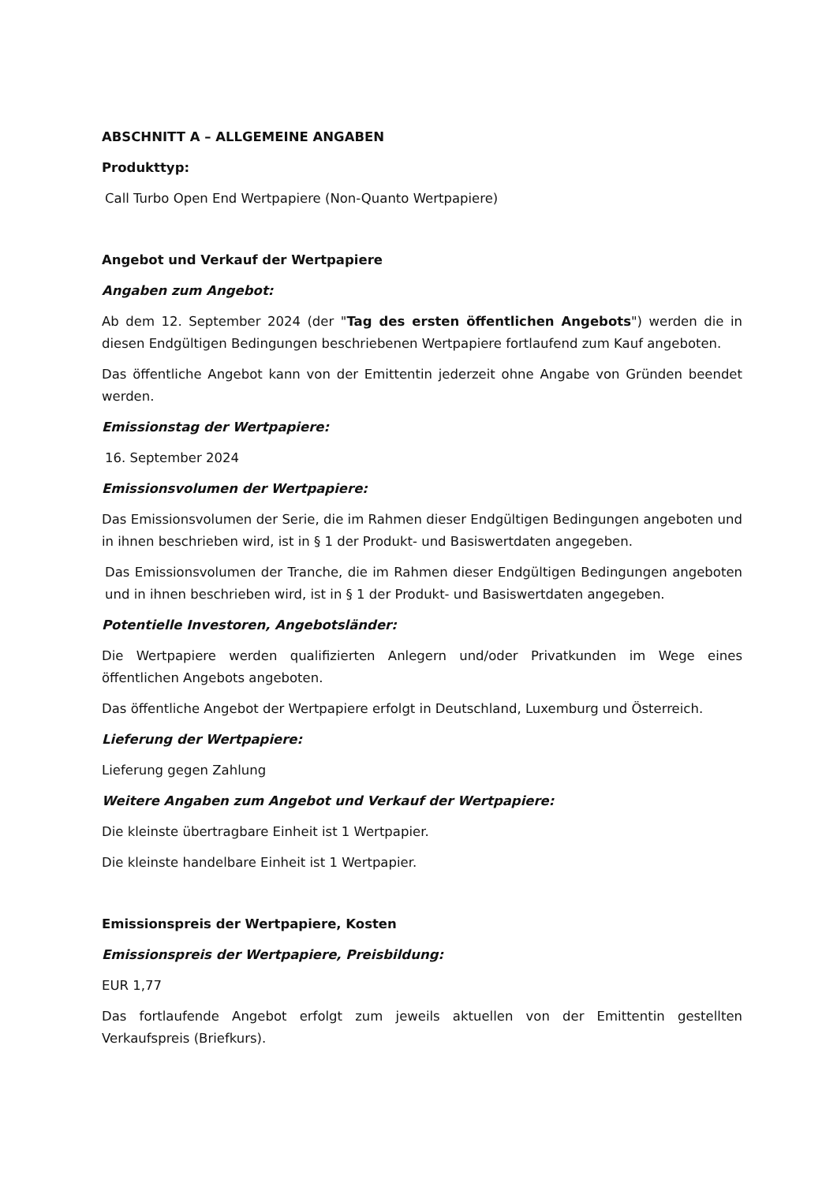ABSCHNITT A – ALLGEMEINE ANGABEN
Produkttyp:
Call Turbo Open End Wertpapiere (Non-Quanto Wertpapiere)
Angebot und Verkauf der Wertpapiere
Angaben zum Angebot:
Ab dem 12. September 2024 (der "Tag des ersten öffentlichen Angebots") werden die in diesen Endgültigen Bedingungen beschriebenen Wertpapiere fortlaufend zum Kauf angeboten.
Das öffentliche Angebot kann von der Emittentin jederzeit ohne Angabe von Gründen beendet werden.
Emissionstag der Wertpapiere:
16. September 2024
Emissionsvolumen der Wertpapiere:
Das Emissionsvolumen der Serie, die im Rahmen dieser Endgültigen Bedingungen angeboten und in ihnen beschrieben wird, ist in § 1 der Produkt- und Basiswertdaten angegeben.
Das Emissionsvolumen der Tranche, die im Rahmen dieser Endgültigen Bedingungen angeboten und in ihnen beschrieben wird, ist in § 1 der Produkt- und Basiswertdaten angegeben.
Potentielle Investoren, Angebotsländer:
Die Wertpapiere werden qualifizierten Anlegern und/oder Privatkunden im Wege eines öffentlichen Angebots angeboten.
Das öffentliche Angebot der Wertpapiere erfolgt in Deutschland, Luxemburg und Österreich.
Lieferung der Wertpapiere:
Lieferung gegen Zahlung
Weitere Angaben zum Angebot und Verkauf der Wertpapiere:
Die kleinste übertragbare Einheit ist 1 Wertpapier.
Die kleinste handelbare Einheit ist 1 Wertpapier.
Emissionspreis der Wertpapiere, Kosten
Emissionspreis der Wertpapiere, Preisbildung:
EUR 1,77
Das fortlaufende Angebot erfolgt zum jeweils aktuellen von der Emittentin gestellten Verkaufspreis (Briefkurs).